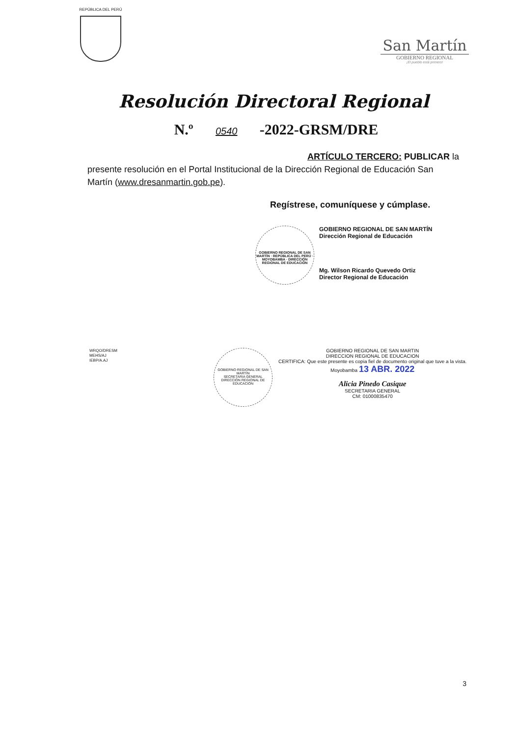REPÚBLICA DEL PERÚ
San Martín
GOBIERNO REGIONAL
¡El pueblo está primero!
Resolución Directoral Regional
N.º 0540 -2022-GRSM/DRE
ARTÍCULO TERCERO: PUBLICAR la
presente resolución en el Portal Institucional de la Dirección Regional de Educación San Martín (www.dresanmartin.gob.pe).
Regístrese, comuníquese y cúmplase.
GOBIERNO REGIONAL DE SAN MARTÍN · REPÚBLICA DEL PERÚ · MOYOBAMBA · DIRECCIÓN REGIONAL DE EDUCACIÓN
GOBIERNO REGIONAL DE SAN MARTÍN
Dirección Regional de Educación
Mg. Wilson Ricardo Quevedo Ortiz
Director Regional de Educación
WRQO/DRESM
MEHS/AJ
IEBP/A.AJ
GOBIERNO REGIONAL DE SAN MARTÍN
SECRETARIA GENERAL
DIRECCIÓN REGIONAL DE EDUCACIÓN
GOBIERNO REGIONAL DE SAN MARTIN
DIRECCION REGIONAL DE EDUCACION
CERTIFICA: Que este presente es copia fiel de documento original que tuve a la vista.
Moyobamba 13 ABR. 2022
Alicia Pinedo Casique
SECRETARIA GENERAL
CM: 01000835470
3